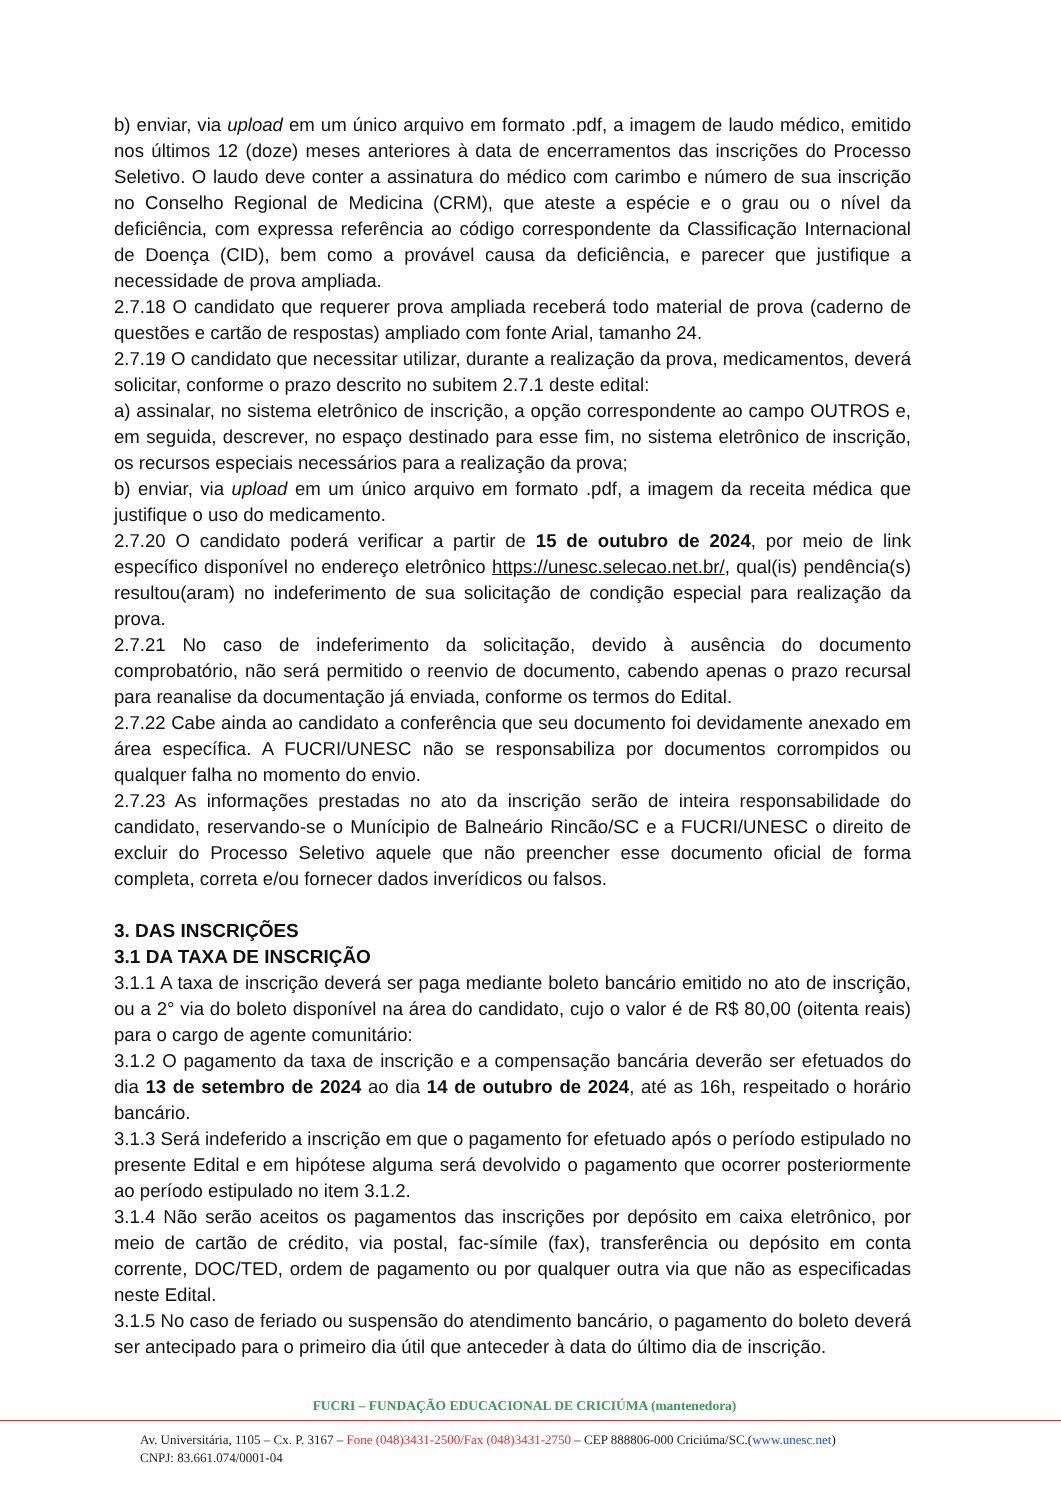b) enviar, via upload em um único arquivo em formato .pdf, a imagem de laudo médico, emitido nos últimos 12 (doze) meses anteriores à data de encerramentos das inscrições do Processo Seletivo. O laudo deve conter a assinatura do médico com carimbo e número de sua inscrição no Conselho Regional de Medicina (CRM), que ateste a espécie e o grau ou o nível da deficiência, com expressa referência ao código correspondente da Classificação Internacional de Doença (CID), bem como a provável causa da deficiência, e parecer que justifique a necessidade de prova ampliada.
2.7.18 O candidato que requerer prova ampliada receberá todo material de prova (caderno de questões e cartão de respostas) ampliado com fonte Arial, tamanho 24.
2.7.19 O candidato que necessitar utilizar, durante a realização da prova, medicamentos, deverá solicitar, conforme o prazo descrito no subitem 2.7.1 deste edital:
a) assinalar, no sistema eletrônico de inscrição, a opção correspondente ao campo OUTROS e, em seguida, descrever, no espaço destinado para esse fim, no sistema eletrônico de inscrição, os recursos especiais necessários para a realização da prova;
b) enviar, via upload em um único arquivo em formato .pdf, a imagem da receita médica que justifique o uso do medicamento.
2.7.20 O candidato poderá verificar a partir de 15 de outubro de 2024, por meio de link específico disponível no endereço eletrônico https://unesc.selecao.net.br/, qual(is) pendência(s) resultou(aram) no indeferimento de sua solicitação de condição especial para realização da prova.
2.7.21 No caso de indeferimento da solicitação, devido à ausência do documento comprobatório, não será permitido o reenvio de documento, cabendo apenas o prazo recursal para reanalise da documentação já enviada, conforme os termos do Edital.
2.7.22 Cabe ainda ao candidato a conferência que seu documento foi devidamente anexado em área específica. A FUCRI/UNESC não se responsabiliza por documentos corrompidos ou qualquer falha no momento do envio.
2.7.23 As informações prestadas no ato da inscrição serão de inteira responsabilidade do candidato, reservando-se o Munícipio de Balneário Rincão/SC e a FUCRI/UNESC o direito de excluir do Processo Seletivo aquele que não preencher esse documento oficial de forma completa, correta e/ou fornecer dados inverídicos ou falsos.
3. DAS INSCRIÇÕES
3.1 DA TAXA DE INSCRIÇÃO
3.1.1 A taxa de inscrição deverá ser paga mediante boleto bancário emitido no ato de inscrição, ou a 2° via do boleto disponível na área do candidato, cujo o valor é de R$ 80,00 (oitenta reais) para o cargo de agente comunitário:
3.1.2 O pagamento da taxa de inscrição e a compensação bancária deverão ser efetuados do dia 13 de setembro de 2024 ao dia 14 de outubro de 2024, até as 16h, respeitado o horário bancário.
3.1.3 Será indeferido a inscrição em que o pagamento for efetuado após o período estipulado no presente Edital e em hipótese alguma será devolvido o pagamento que ocorrer posteriormente ao período estipulado no item 3.1.2.
3.1.4 Não serão aceitos os pagamentos das inscrições por depósito em caixa eletrônico, por meio de cartão de crédito, via postal, fac-símile (fax), transferência ou depósito em conta corrente, DOC/TED, ordem de pagamento ou por qualquer outra via que não as especificadas neste Edital.
3.1.5 No caso de feriado ou suspensão do atendimento bancário, o pagamento do boleto deverá ser antecipado para o primeiro dia útil que anteceder à data do último dia de inscrição.
FUCRI – FUNDAÇÃO EDUCACIONAL DE CRICIÚMA (mantenedora)
Av. Universitária, 1105 – Cx. P. 3167 – Fone (048)3431-2500/Fax (048)3431-2750 – CEP 888806-000 Criciúma/SC.(www.unesc.net)
CNPJ: 83.661.074/0001-04